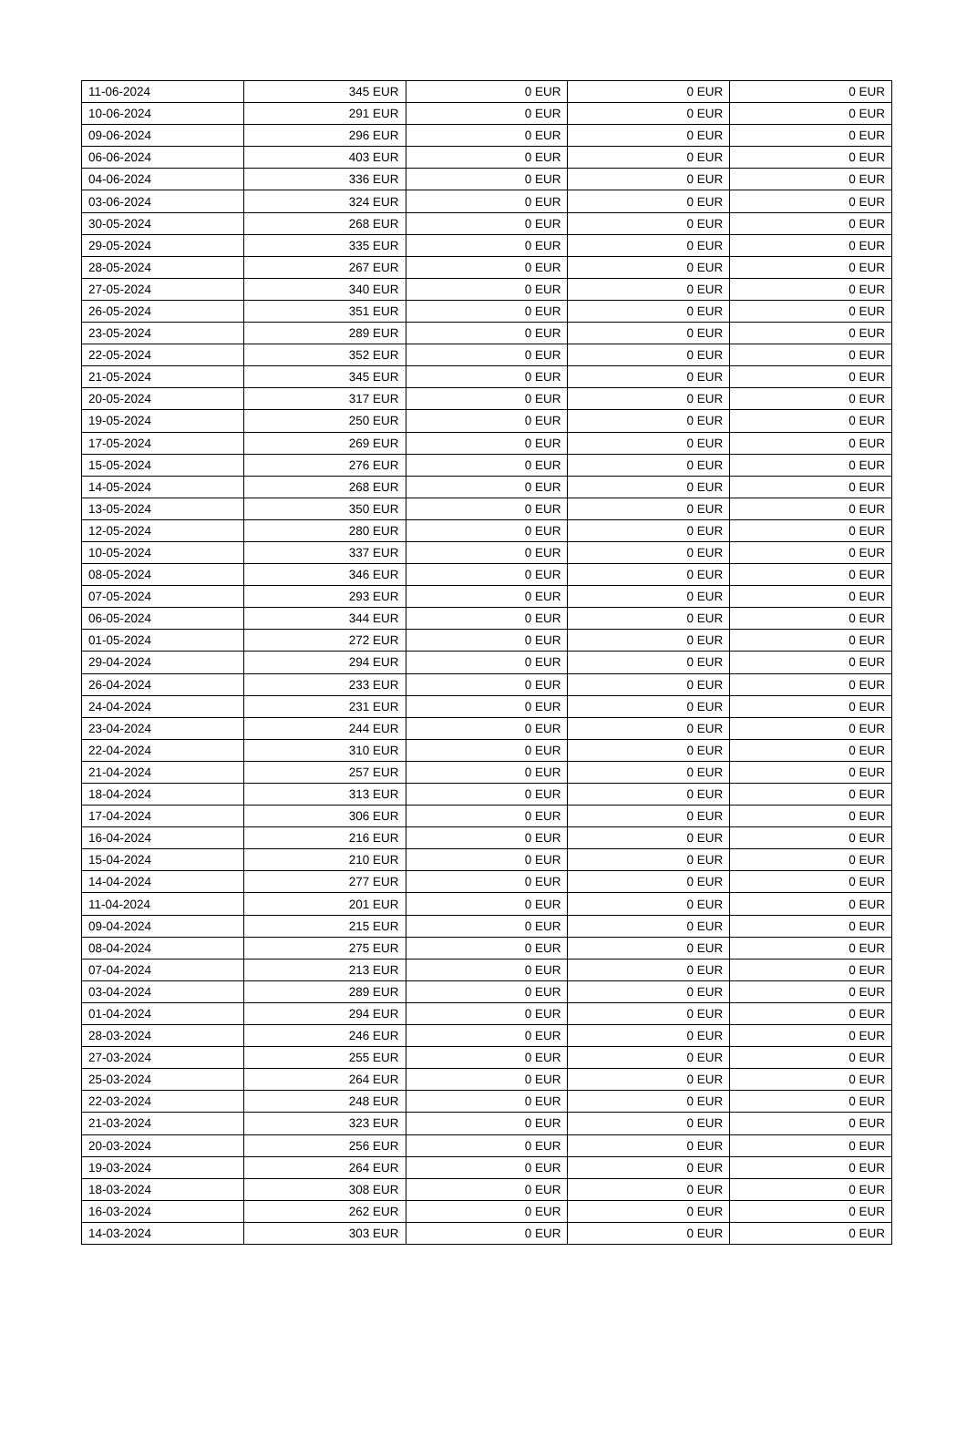| 11-06-2024 | 345 EUR | 0 EUR | 0 EUR | 0 EUR |
| 10-06-2024 | 291 EUR | 0 EUR | 0 EUR | 0 EUR |
| 09-06-2024 | 296 EUR | 0 EUR | 0 EUR | 0 EUR |
| 06-06-2024 | 403 EUR | 0 EUR | 0 EUR | 0 EUR |
| 04-06-2024 | 336 EUR | 0 EUR | 0 EUR | 0 EUR |
| 03-06-2024 | 324 EUR | 0 EUR | 0 EUR | 0 EUR |
| 30-05-2024 | 268 EUR | 0 EUR | 0 EUR | 0 EUR |
| 29-05-2024 | 335 EUR | 0 EUR | 0 EUR | 0 EUR |
| 28-05-2024 | 267 EUR | 0 EUR | 0 EUR | 0 EUR |
| 27-05-2024 | 340 EUR | 0 EUR | 0 EUR | 0 EUR |
| 26-05-2024 | 351 EUR | 0 EUR | 0 EUR | 0 EUR |
| 23-05-2024 | 289 EUR | 0 EUR | 0 EUR | 0 EUR |
| 22-05-2024 | 352 EUR | 0 EUR | 0 EUR | 0 EUR |
| 21-05-2024 | 345 EUR | 0 EUR | 0 EUR | 0 EUR |
| 20-05-2024 | 317 EUR | 0 EUR | 0 EUR | 0 EUR |
| 19-05-2024 | 250 EUR | 0 EUR | 0 EUR | 0 EUR |
| 17-05-2024 | 269 EUR | 0 EUR | 0 EUR | 0 EUR |
| 15-05-2024 | 276 EUR | 0 EUR | 0 EUR | 0 EUR |
| 14-05-2024 | 268 EUR | 0 EUR | 0 EUR | 0 EUR |
| 13-05-2024 | 350 EUR | 0 EUR | 0 EUR | 0 EUR |
| 12-05-2024 | 280 EUR | 0 EUR | 0 EUR | 0 EUR |
| 10-05-2024 | 337 EUR | 0 EUR | 0 EUR | 0 EUR |
| 08-05-2024 | 346 EUR | 0 EUR | 0 EUR | 0 EUR |
| 07-05-2024 | 293 EUR | 0 EUR | 0 EUR | 0 EUR |
| 06-05-2024 | 344 EUR | 0 EUR | 0 EUR | 0 EUR |
| 01-05-2024 | 272 EUR | 0 EUR | 0 EUR | 0 EUR |
| 29-04-2024 | 294 EUR | 0 EUR | 0 EUR | 0 EUR |
| 26-04-2024 | 233 EUR | 0 EUR | 0 EUR | 0 EUR |
| 24-04-2024 | 231 EUR | 0 EUR | 0 EUR | 0 EUR |
| 23-04-2024 | 244 EUR | 0 EUR | 0 EUR | 0 EUR |
| 22-04-2024 | 310 EUR | 0 EUR | 0 EUR | 0 EUR |
| 21-04-2024 | 257 EUR | 0 EUR | 0 EUR | 0 EUR |
| 18-04-2024 | 313 EUR | 0 EUR | 0 EUR | 0 EUR |
| 17-04-2024 | 306 EUR | 0 EUR | 0 EUR | 0 EUR |
| 16-04-2024 | 216 EUR | 0 EUR | 0 EUR | 0 EUR |
| 15-04-2024 | 210 EUR | 0 EUR | 0 EUR | 0 EUR |
| 14-04-2024 | 277 EUR | 0 EUR | 0 EUR | 0 EUR |
| 11-04-2024 | 201 EUR | 0 EUR | 0 EUR | 0 EUR |
| 09-04-2024 | 215 EUR | 0 EUR | 0 EUR | 0 EUR |
| 08-04-2024 | 275 EUR | 0 EUR | 0 EUR | 0 EUR |
| 07-04-2024 | 213 EUR | 0 EUR | 0 EUR | 0 EUR |
| 03-04-2024 | 289 EUR | 0 EUR | 0 EUR | 0 EUR |
| 01-04-2024 | 294 EUR | 0 EUR | 0 EUR | 0 EUR |
| 28-03-2024 | 246 EUR | 0 EUR | 0 EUR | 0 EUR |
| 27-03-2024 | 255 EUR | 0 EUR | 0 EUR | 0 EUR |
| 25-03-2024 | 264 EUR | 0 EUR | 0 EUR | 0 EUR |
| 22-03-2024 | 248 EUR | 0 EUR | 0 EUR | 0 EUR |
| 21-03-2024 | 323 EUR | 0 EUR | 0 EUR | 0 EUR |
| 20-03-2024 | 256 EUR | 0 EUR | 0 EUR | 0 EUR |
| 19-03-2024 | 264 EUR | 0 EUR | 0 EUR | 0 EUR |
| 18-03-2024 | 308 EUR | 0 EUR | 0 EUR | 0 EUR |
| 16-03-2024 | 262 EUR | 0 EUR | 0 EUR | 0 EUR |
| 14-03-2024 | 303 EUR | 0 EUR | 0 EUR | 0 EUR |